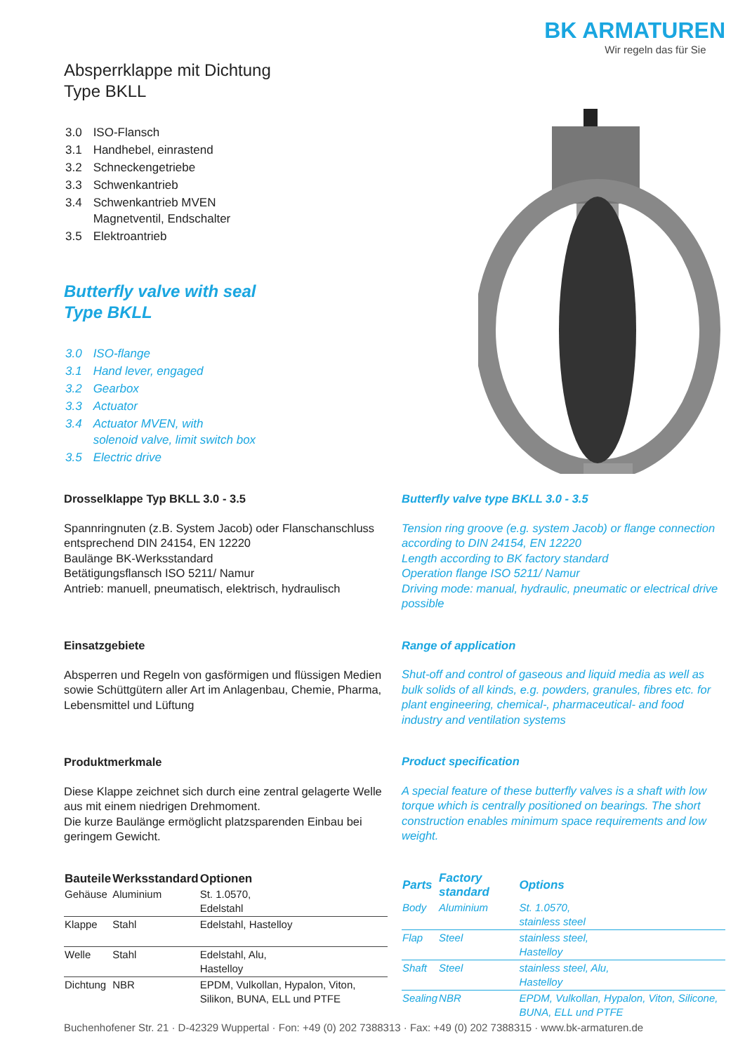Absperrklappe mit Dichtung
Type BKLL
| 3.0 | ISO-Flansch |
| 3.1 | Handhebel, einrastend |
| 3.2 | Schneckengetriebe |
| 3.3 | Schwenkantrieb |
| 3.4 | Schwenkantrieb MVEN Magnetventil, Endschalter |
| 3.5 | Elektroantrieb |
Butterfly valve with seal
Type BKLL
| 3.0 | ISO-flange |
| 3.1 | Hand lever, engaged |
| 3.2 | Gearbox |
| 3.3 | Actuator |
| 3.4 | Actuator MVEN, with solenoid valve, limit switch box |
| 3.5 | Electric drive |
BK ARMATUREN
Wir regeln das für Sie
Drosselklappe Typ BKLL 3.0 - 3.5
Spannringnuten (z.B. System Jacob) oder Flanschanschluss entsprechend DIN 24154, EN 12220
Baulänge BK-Werksstandard
Betätigungsflansch ISO 5211/ Namur
Antrieb: manuell, pneumatisch, elektrisch, hydraulisch
Einsatzgebiete
Absperren und Regeln von gasförmigen und flüssigen Medien sowie Schüttgütern aller Art im Anlagenbau, Chemie, Pharma, Lebensmittel und Lüftung
Produktmerkmale
Diese Klappe zeichnet sich durch eine zentral gelagerte Welle aus mit einem niedrigen Drehmoment.
Die kurze Baulänge ermöglicht platzsparenden Einbau bei geringem Gewicht.
| Bauteile | Werksstandard | Optionen |
| --- | --- | --- |
| Gehäuse | Aluminium | St. 1.0570, Edelstahl |
| Klappe | Stahl | Edelstahl, Hastelloy |
| Welle | Stahl | Edelstahl, Alu, Hastelloy |
| Dichtung | NBR | EPDM, Vulkollan, Hypalon, Viton, Silikon, BUNA, ELL und PTFE |
Butterfly valve type BKLL 3.0 - 3.5
Tension ring groove (e.g. system Jacob) or flange connection according to DIN 24154, EN 12220
Length according to BK factory standard
Operation flange ISO 5211/ Namur
Driving mode: manual, hydraulic, pneumatic or electrical drive possible
Range of application
Shut-off and control of gaseous and liquid media as well as bulk solids of all kinds, e.g. powders, granules, fibres etc. for plant engineering, chemical-, pharmaceutical- and food industry and ventilation systems
Product specification
A special feature of these butterfly valves is a shaft with low torque which is centrally positioned on bearings. The short construction enables minimum space requirements and low weight.
| Parts | Factory standard | Options |
| --- | --- | --- |
| Body | Aluminium | St. 1.0570, stainless steel |
| Flap | Steel | stainless steel, Hastelloy |
| Shaft | Steel | stainless steel, Alu, Hastelloy |
| Sealing | NBR | EPDM, Vulkollan, Hypalon, Viton, Silicone, BUNA, ELL und PTFE |
Buchenhofener Str. 21 · D-42329 Wuppertal · Fon: +49 (0) 202 7388313 · Fax: +49 (0) 202 7388315 · www.bk-armaturen.de